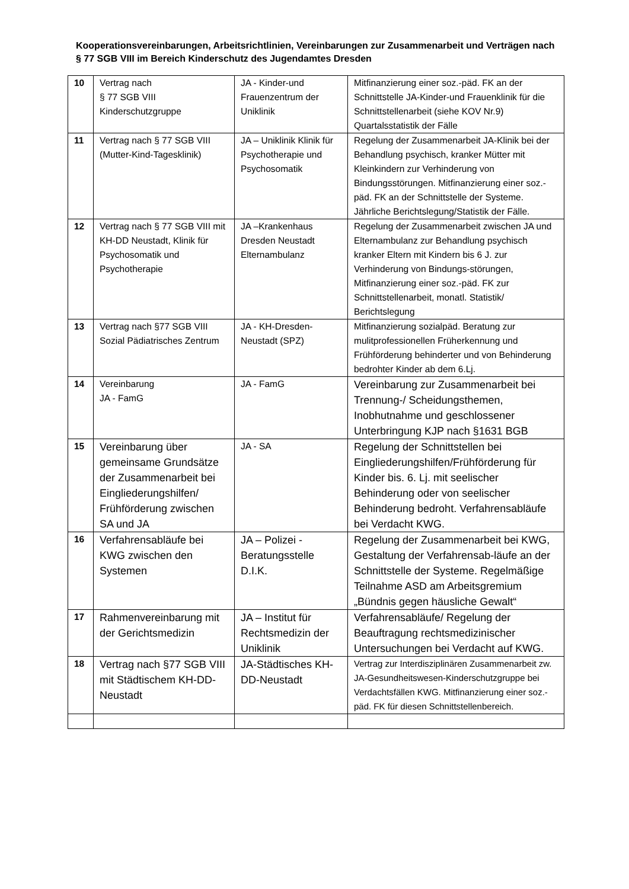Kooperationsvereinbarungen, Arbeitsrichtlinien, Vereinbarungen zur Zusammenarbeit und Verträgen nach § 77 SGB VIII im Bereich Kinderschutz des Jugendamtes Dresden
| 10 | Vertrag nach § 77 SGB VIII Kinderschutzgruppe | JA - Kinder-und Frauenzentrum der Uniklinik | Mitfinanzierung einer soz.-päd. FK an der Schnittstelle JA-Kinder-und Frauenklinik für die Schnittstellenarbeit (siehe KOV Nr.9) Quartalsstatistik der Fälle |
| 11 | Vertrag nach § 77 SGB VIII (Mutter-Kind-Tagesklinik) | JA – Uniklinik Klinik für Psychotherapie und Psychosomatik | Regelung der Zusammenarbeit JA-Klinik bei der Behandlung psychisch, kranker Mütter mit Kleinkindern zur Verhinderung von Bindungsstörungen. Mitfinanzierung einer soz.-päd. FK an der Schnittstelle der Systeme. Jährliche Berichtslegung/Statistik der Fälle. |
| 12 | Vertrag nach § 77 SGB VIII mit KH-DD Neustadt, Klinik für Psychosomatik und Psychotherapie | JA –Krankenhaus Dresden Neustadt Elternambulanz | Regelung der Zusammenarbeit zwischen JA und Elternambulanz zur Behandlung psychisch kranker Eltern mit Kindern bis 6 J. zur Verhinderung von Bindungs-störungen, Mitfinanzierung einer soz.-päd. FK zur Schnittstellenarbeit, monatl. Statistik/ Berichtslegung |
| 13 | Vertrag nach §77 SGB VIII Sozial Pädiatrisches Zentrum | JA - KH-Dresden-Neustadt (SPZ) | Mitfinanzierung sozialpäd. Beratung zur mulitprofessionellen Früherkennung und Frühförderung behinderter und von Behinderung bedrohter Kinder ab dem 6.Lj. |
| 14 | Vereinbarung JA - FamG | JA - FamG | Vereinbarung zur Zusammenarbeit bei Trennung-/ Scheidungsthemen, Inobhutnahme und geschlossener Unterbringung KJP nach §1631 BGB |
| 15 | Vereinbarung über gemeinsame Grundsätze der Zusammenarbeit bei Eingliederungshilfen/ Frühförderung zwischen SA und JA | JA - SA | Regelung der Schnittstellen bei Eingliederungshilfen/Frühförderung für Kinder bis. 6. Lj. mit seelischer Behinderung oder von seelischer Behinderung bedroht. Verfahrensabläufe bei Verdacht KWG. |
| 16 | Verfahrensabläufe bei KWG zwischen den Systemen | JA – Polizei - Beratungsstelle D.I.K. | Regelung der Zusammenarbeit bei KWG, Gestaltung der Verfahrensab-läufe an der Schnittstelle der Systeme. Regelmäßige Teilnahme ASD am Arbeitsgremium „Bündnis gegen häusliche Gewalt“ |
| 17 | Rahmenvereinbarung mit der Gerichtsmedizin | JA – Institut für Rechtsmedizin der Uniklinik | Verfahrensabläufe/ Regelung der Beauftragung rechtsmedizinischer Untersuchungen bei Verdacht auf KWG. |
| 18 | Vertrag nach §77 SGB VIII mit Städtischem KH-DD-Neustadt | JA-Städtisches KH-DD-Neustadt | Vertrag zur Interdisziplinären Zusammenarbeit zw. JA-Gesundheitswesen-Kinderschutzgruppe bei Verdachtsfällen KWG. Mitfinanzierung einer soz.-päd. FK für diesen Schnittstellenbereich. |